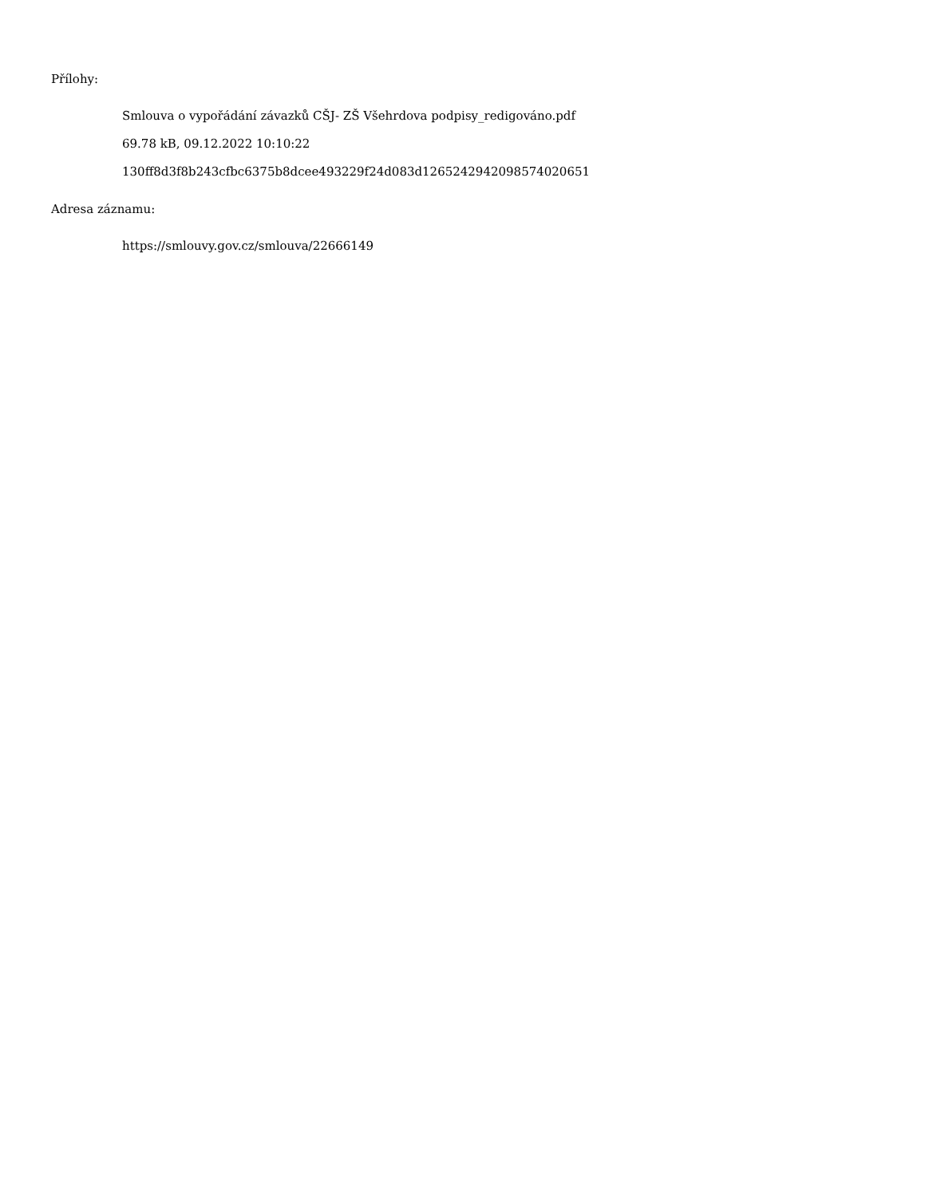Přílohy:
Smlouva o vypořádání závazků CŠJ- ZŠ Všehrdova podpisy_redigováno.pdf
69.78 kB, 09.12.2022 10:10:22
130ff8d3f8b243cfbc6375b8dcee493229f24d083d1265242942098574020651
Adresa záznamu:
https://smlouvy.gov.cz/smlouva/22666149